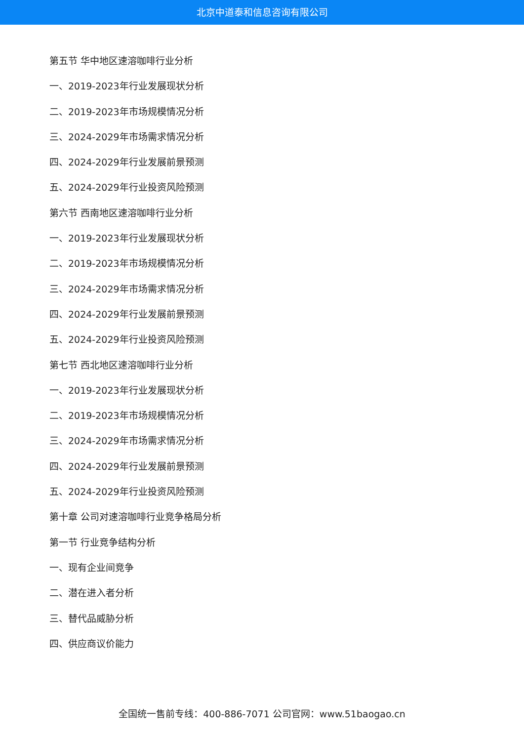北京中道泰和信息咨询有限公司
第五节 华中地区速溶咖啡行业分析
一、2019-2023年行业发展现状分析
二、2019-2023年市场规模情况分析
三、2024-2029年市场需求情况分析
四、2024-2029年行业发展前景预测
五、2024-2029年行业投资风险预测
第六节 西南地区速溶咖啡行业分析
一、2019-2023年行业发展现状分析
二、2019-2023年市场规模情况分析
三、2024-2029年市场需求情况分析
四、2024-2029年行业发展前景预测
五、2024-2029年行业投资风险预测
第七节 西北地区速溶咖啡行业分析
一、2019-2023年行业发展现状分析
二、2019-2023年市场规模情况分析
三、2024-2029年市场需求情况分析
四、2024-2029年行业发展前景预测
五、2024-2029年行业投资风险预测
第十章 公司对速溶咖啡行业竞争格局分析
第一节 行业竞争结构分析
一、现有企业间竞争
二、潜在进入者分析
三、替代品威胁分析
四、供应商议价能力
全国统一售前专线：400-886-7071 公司官网：www.51baogao.cn